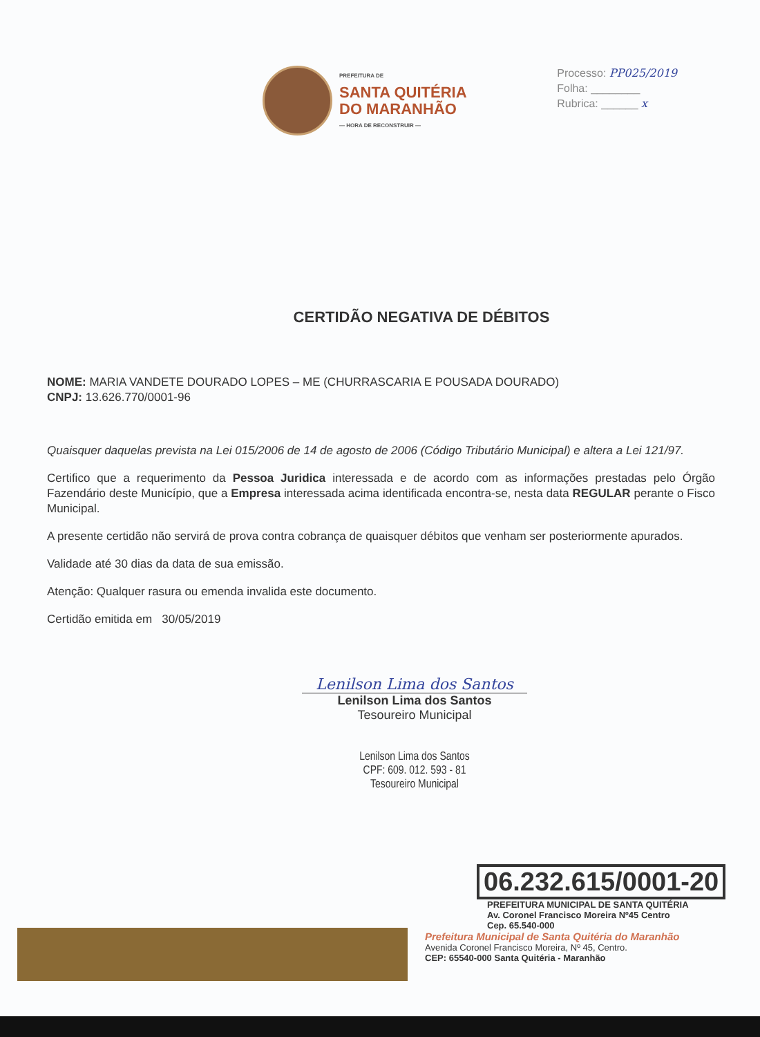PREFEITURA DE
SANTA QUITÉRIA
DO MARANHÃO
— HORA DE RECONSTRUIR —
Processo: PP025/2019
Folha: ________
Rubrica: ______ x
CERTIDÃO NEGATIVA DE DÉBITOS
NOME: MARIA VANDETE DOURADO LOPES – ME (CHURRASCARIA E POUSADA DOURADO)
CNPJ: 13.626.770/0001-96
Quaisquer daquelas prevista na Lei 015/2006 de 14 de agosto de 2006 (Código Tributário Municipal) e altera a Lei 121/97.
Certifico que a requerimento da Pessoa Juridica interessada e de acordo com as informações prestadas pelo Órgão Fazendário deste Município, que a Empresa interessada acima identificada encontra-se, nesta data REGULAR perante o Fisco Municipal.
A presente certidão não servirá de prova contra cobrança de quaisquer débitos que venham ser posteriormente apurados.
Validade até 30 dias da data de sua emissão.
Atenção: Qualquer rasura ou emenda invalida este documento.
Certidão emitida em 30/05/2019
Lenilson Lima dos Santos
Lenilson Lima dos Santos
Tesoureiro Municipal
Lenilson Lima dos Santos
CPF: 609. 012. 593 - 81
Tesoureiro Municipal
06.232.615/0001-20
PREFEITURA MUNICIPAL DE SANTA QUITÉRIA
Av. Coronel Francisco Moreira Nº45 Centro
Cep. 65.540-000
Prefeitura Municipal de Santa Quitéria do Maranhão
Avenida Coronel Francisco Moreira, Nº 45, Centro.
CEP: 65540-000 Santa Quitéria - Maranhão